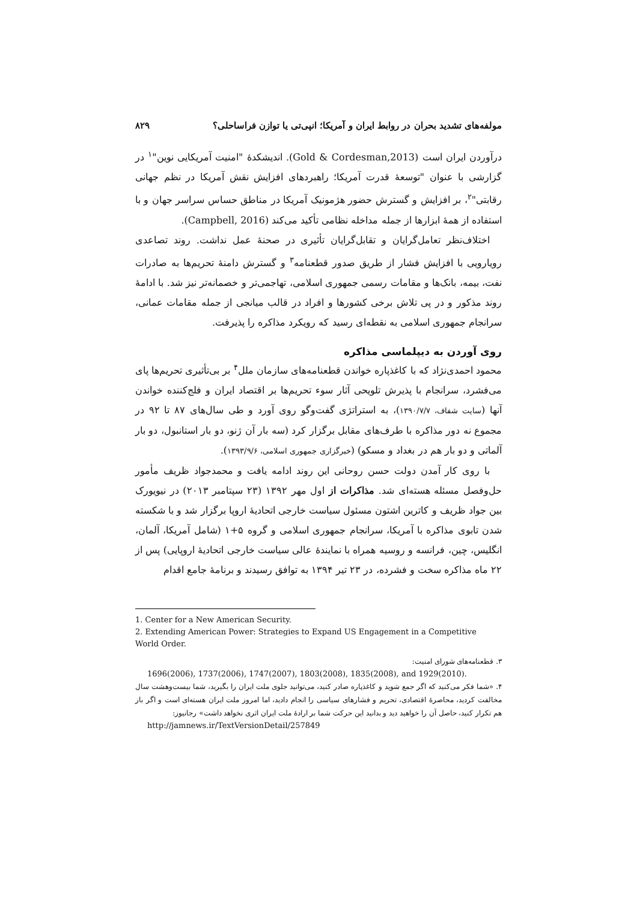مولفه‌های تشدید بحران در روابط ایران و آمریکا؛ انپی‌تی یا توازن فراساحلی؟ ۸۲۹
درآوردن ایران است (Gold & Cordesman,2013). اندیشکدهٔ "امنیت آمریکایی نوین"<sup>۱</sup> در گزارشی با عنوان "توسعهٔ قدرت آمریکا؛ راهبردهای افزایش نقش آمریکا در نظم جهانی رقابتی"<sup>۲</sup>، بر افزایش و گسترش حضور هژمونیک آمریکا در مناطق حساس سراسر جهان و با استفاده از همهٔ ابزارها از جمله مداخله نظامی تأکید می‌کند (Campbell, 2016).
اختلاف‌نظر تعامل‌گرایان و تقابل‌گرایان تأثیری در صحنهٔ عمل نداشت. روند تصاعدی رویارویی با افزایش فشار از طریق صدور قطعنامه<sup>۳</sup> و گسترش دامنهٔ تحریم‌ها به صادرات نفت، بیمه، بانک‌ها و مقامات رسمی جمهوری اسلامی، تهاجمی‌تر و خصمانه‌تر نیز شد. با ادامهٔ روند مذکور و در پی تلاش برخی کشورها و افراد در قالب میانجی از جمله مقامات عمانی، سرانجام جمهوری اسلامی به نقطه‌ای رسید که رویکرد مذاکره را پذیرفت.
روی آوردن به دیپلماسی مذاکره
محمود احمدی‌نژاد که با کاغذپاره خواندن قطعنامه‌های سازمان ملل<sup>۴</sup> بر بی‌تأثیری تحریم‌ها پای می‌فشرد، سرانجام با پذیرش تلویحی آثار سوء تحریم‌ها بر اقتصاد ایران و فلج‌کننده خواندن آنها (سایت شفاف، ۱۳۹۰/۷/۷)، به استراتژی گفت‌وگو روی آورد و طی سال‌های ۸۷ تا ۹۲ در مجموع نه دور مذاکره با طرف‌های مقابل برگزار کرد (سه بار آن ژنو، دو بار استانبول، دو بار آلماتی و دو بار هم در بغداد و مسکو) (خبرگزاری جمهوری اسلامی، ۱۳۹۳/۹/۶).
با روی کار آمدن دولت حسن روحانی این روند ادامه یافت و محمدجواد ظریف مأمور حل‌وفصل مسئله هسته‌ای شد. مذاکرات از اول مهر ۱۳۹۲ (۲۳ سپتامبر ۲۰۱۳) در نیویورک بین جواد ظریف و کاترین اشتون مسئول سیاست خارجی اتحادیهٔ اروپا برگزار شد و با شکسته شدن تابوی مذاکره با آمریکا، سرانجام جمهوری اسلامی و گروه ۵+۱ (شامل آمریکا، آلمان، انگلیس، چین، فرانسه و روسیه همراه با نمایندهٔ عالی سیاست خارجی اتحادیهٔ اروپایی) پس از ۲۲ ماه مذاکره سخت و فشرده، در ۲۳ تیر ۱۳۹۴ به توافق رسیدند و برنامهٔ جامع اقدام
1. Center for a New American Security.
2. Extending American Power: Strategies to Expand US Engagement in a Competitive World Order.
۳. قطعنامه‌های شورای امنیت:
1696(2006), 1737(2006), 1747(2007), 1803(2008), 1835(2008), and 1929(2010).
۴. «شما فکر می‌کنید که اگر جمع شوید و کاغذپاره صادر کنید، می‌توانید جلوی ملت ایران را بگیرید، شما بیست‌وهشت سال مخالفت کردید، محاصرهٔ اقتصادی، تحریم و فشارهای سیاسی را انجام دادید، اما امروز ملت ایران هسته‌ای است و اگر باز هم تکرار کنید، حاصل آن را خواهید دید و بدانید این حرکت شما بر ارادهٔ ملت ایران اثری نخواهد داشت» رجانیوز:
http://jamnews.ir/TextVersionDetail/257849